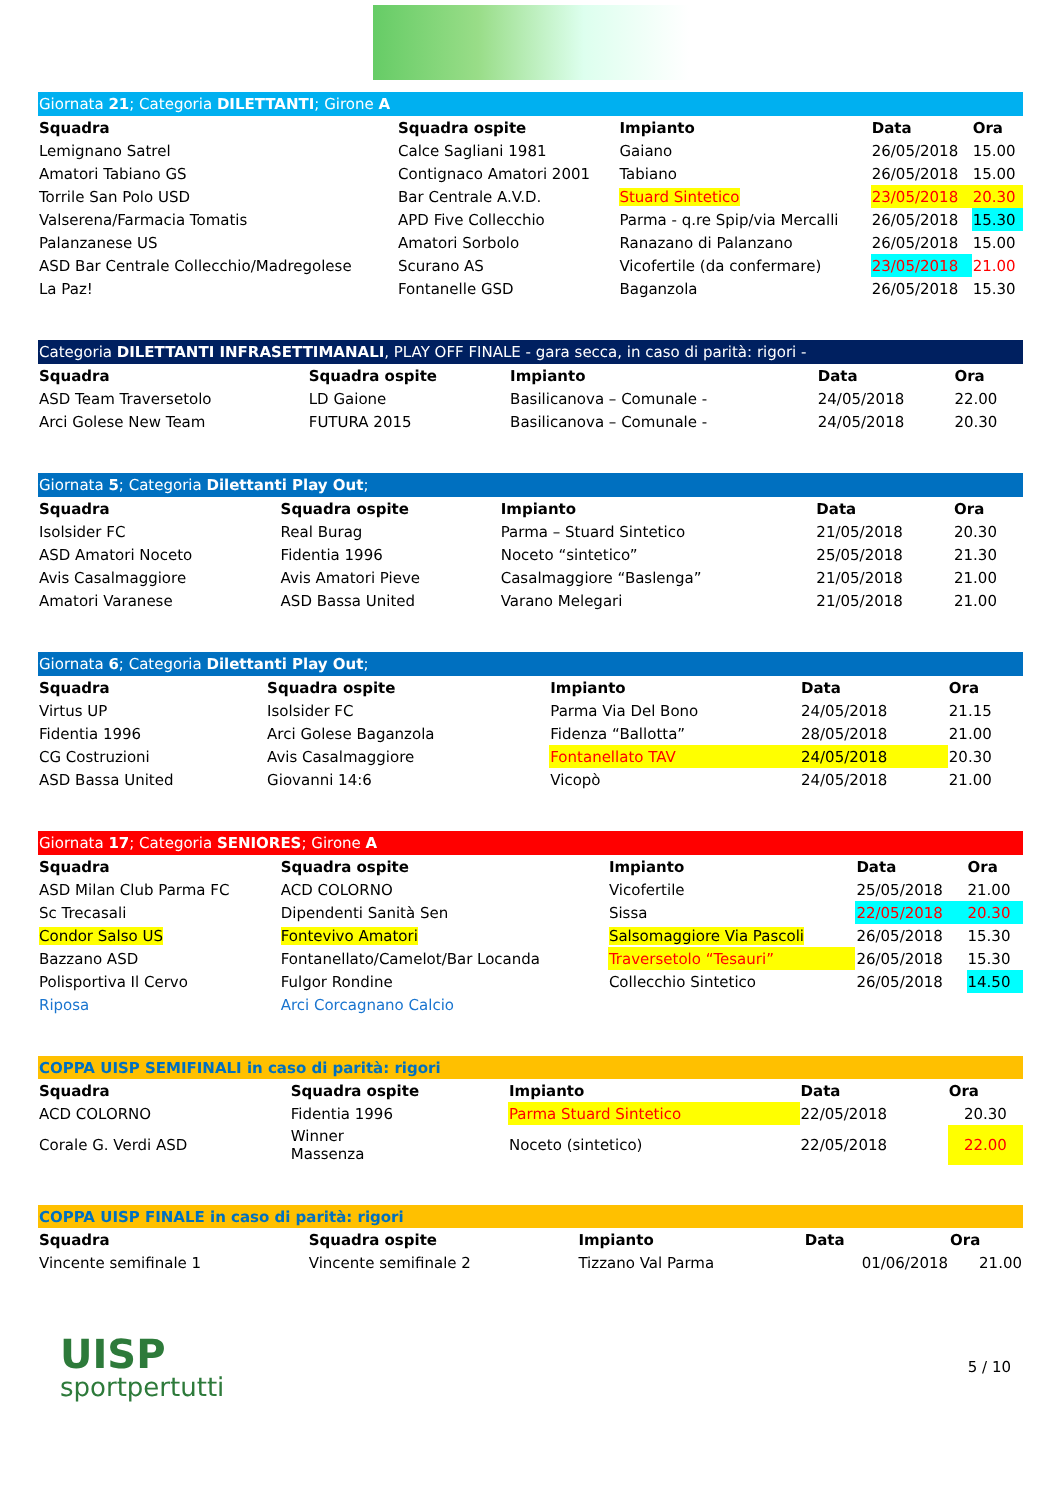| Giornata 21 ; Categoria DILETTANTI ; Girone A | | | | |
| Squadra | Squadra ospite | Impianto | Data | Ora |
| Lemignano Satrel | Calce Sagliani 1981 | Gaiano | 26/05/2018 | 15.00 |
| Amatori Tabiano GS | Contignaco Amatori 2001 | Tabiano | 26/05/2018 | 15.00 |
| Torrile San Polo USD | Bar Centrale A.V.D. | Stuard Sintetico | 23/05/2018 | 20.30 |
| Valserena/Farmacia Tomatis | APD Five Collecchio | Parma - q.re Spip/via Mercalli | 26/05/2018 | 15.30 |
| Palanzanese US | Amatori Sorbolo | Ranazano di Palanzano | 26/05/2018 | 15.00 |
| ASD Bar Centrale Collecchio/Madregolese | Scurano AS | Vicofertile (da confermare) | 23/05/2018 | 21.00 |
| La Paz! | Fontanelle GSD | Baganzola | 26/05/2018 | 15.30 |
| Categoria DILETTANTI INFRASETTIMANALI , PLAY OFF FINALE - gara secca, in caso di parità: rigori - | | | | |
| Squadra | Squadra ospite | Impianto | Data | Ora |
| ASD Team Traversetolo | LD Gaione | Basilicanova – Comunale - | 24/05/2018 | 22.00 |
| Arci Golese New Team | FUTURA 2015 | Basilicanova – Comunale - | 24/05/2018 | 20.30 |
| Giornata 5 ; Categoria Dilettanti Play Out ; | | | | |
| Squadra | Squadra ospite | Impianto | Data | Ora |
| Isolsider FC | Real Burag | Parma – Stuard Sintetico | 21/05/2018 | 20.30 |
| ASD Amatori Noceto | Fidentia 1996 | Noceto “sintetico” | 25/05/2018 | 21.30 |
| Avis Casalmaggiore | Avis Amatori Pieve | Casalmaggiore “Baslenga” | 21/05/2018 | 21.00 |
| Amatori Varanese | ASD Bassa United | Varano Melegari | 21/05/2018 | 21.00 |
| Giornata 6 ; Categoria Dilettanti Play Out ; | | | | |
| Squadra | Squadra ospite | Impianto | Data | Ora |
| Virtus UP | Isolsider FC | Parma Via Del Bono | 24/05/2018 | 21.15 |
| Fidentia 1996 | Arci Golese Baganzola | Fidenza “Ballotta” | 28/05/2018 | 21.00 |
| CG Costruzioni | Avis Casalmaggiore | Fontanellato TAV | 24/05/2018 | 20.30 |
| ASD Bassa United | Giovanni 14:6 | Vicopò | 24/05/2018 | 21.00 |
| Giornata 17 ; Categoria SENIORES ; Girone A | | | | |
| Squadra | Squadra ospite | Impianto | Data | Ora |
| ASD Milan Club Parma FC | ACD COLORNO | Vicofertile | 25/05/2018 | 21.00 |
| Sc Trecasali | Dipendenti Sanità Sen | Sissa | 22/05/2018 | 20.30 |
| Condor Salso US | Fontevivo Amatori | Salsomaggiore Via Pascoli | 26/05/2018 | 15.30 |
| Bazzano ASD | Fontanellato/Camelot/Bar Locanda | Traversetolo “Tesauri” | 26/05/2018 | 15.30 |
| Polisportiva Il Cervo | Fulgor Rondine | Collecchio Sintetico | 26/05/2018 | 14.50 |
| Riposa | Arci Corcagnano Calcio | | | |
| COPPA UISP SEMIFINALI in caso di parità: rigori | | | | |
| Squadra | Squadra ospite | Impianto | Data | Ora |
| ACD COLORNO | Fidentia 1996 | Parma Stuard Sintetico | 22/05/2018 | 20.30 |
| Corale G. Verdi ASD | Winner Massenza | Noceto (sintetico) | 22/05/2018 | 22.00 |
| COPPA UISP FINALE in caso di parità: rigori | | | | |
| Squadra | Squadra ospite | Impianto | Data | Ora |
| Vincente semifinale 1 | Vincente semifinale 2 | Tizzano Val Parma | 01/06/2018 | 21.00 |
UISP
sportpertutti
5 / 10